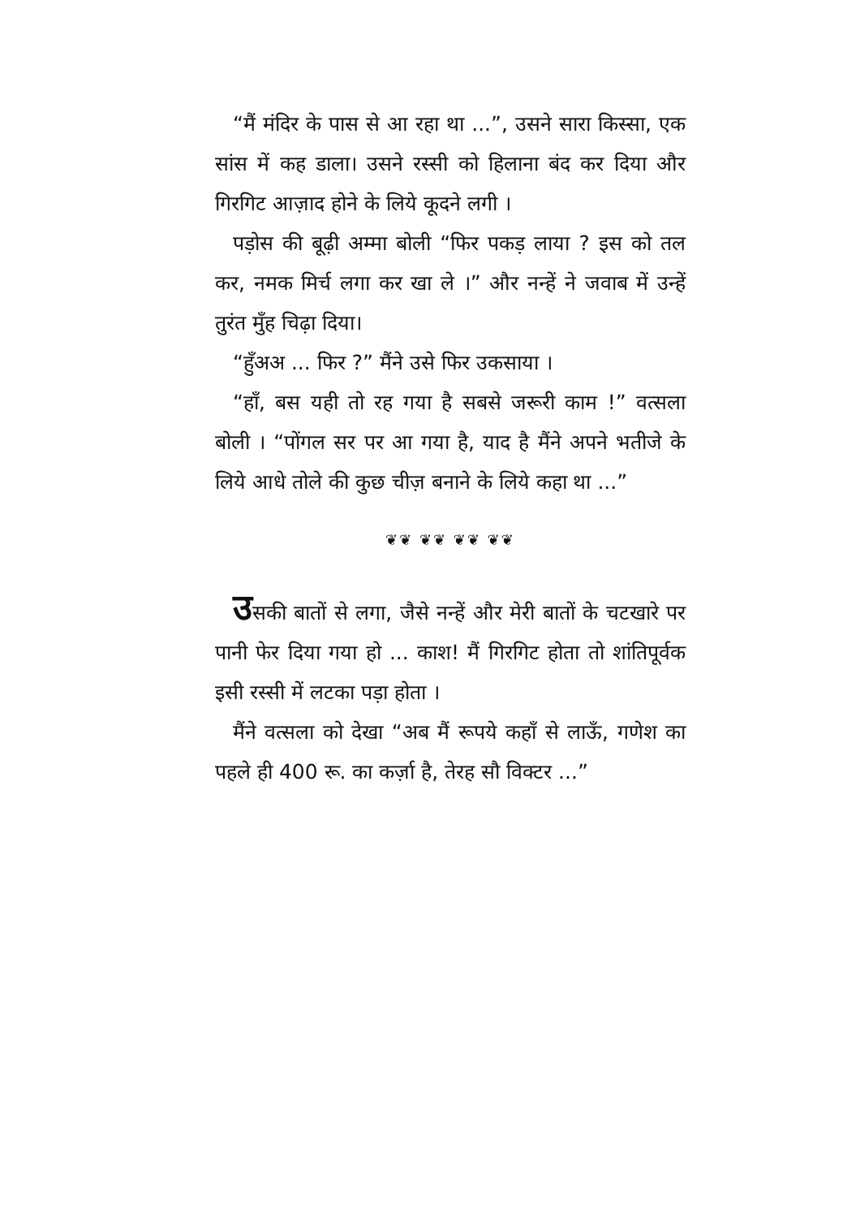“मैं मंदिर के पास से आ रहा था ...”, उसने सारा किस्सा, एक सांस में कह डाला। उसने रस्सी को हिलाना बंद कर दिया और गिरगिट आज़ाद होने के लिये कूदने लगी ।
पड़ोस की बूढ़ी अम्मा बोली “फिर पकड़ लाया ? इस को तल कर, नमक मिर्च लगा कर खा ले ।” और नन्हें ने जवाब में उन्हें तुरंत मुँह चिढ़ा दिया।
“हुँअअ ... फिर ?” मैंने उसे फिर उकसाया ।
“हाँ, बस यही तो रह गया है सबसे जरूरी काम !” वत्सला बोली । “पोंगल सर पर आ गया है, याद है मैंने अपने भतीजे के लिये आधे तोले की कुछ चीज़ बनाने के लिये कहा था ...”
❦❦ ❦❦ ❦❦ ❦❦
उसकी बातों से लगा, जैसे नन्हें और मेरी बातों के चटखारे पर पानी फेर दिया गया हो ... काश! मैं गिरगिट होता तो शांतिपूर्वक इसी रस्सी में लटका पड़ा होता ।
मैंने वत्सला को देखा “अब मैं रूपये कहाँ से लाऊँ, गणेश का पहले ही 400 रू. का कर्ज़ा है, तेरह सौ विक्टर ...”